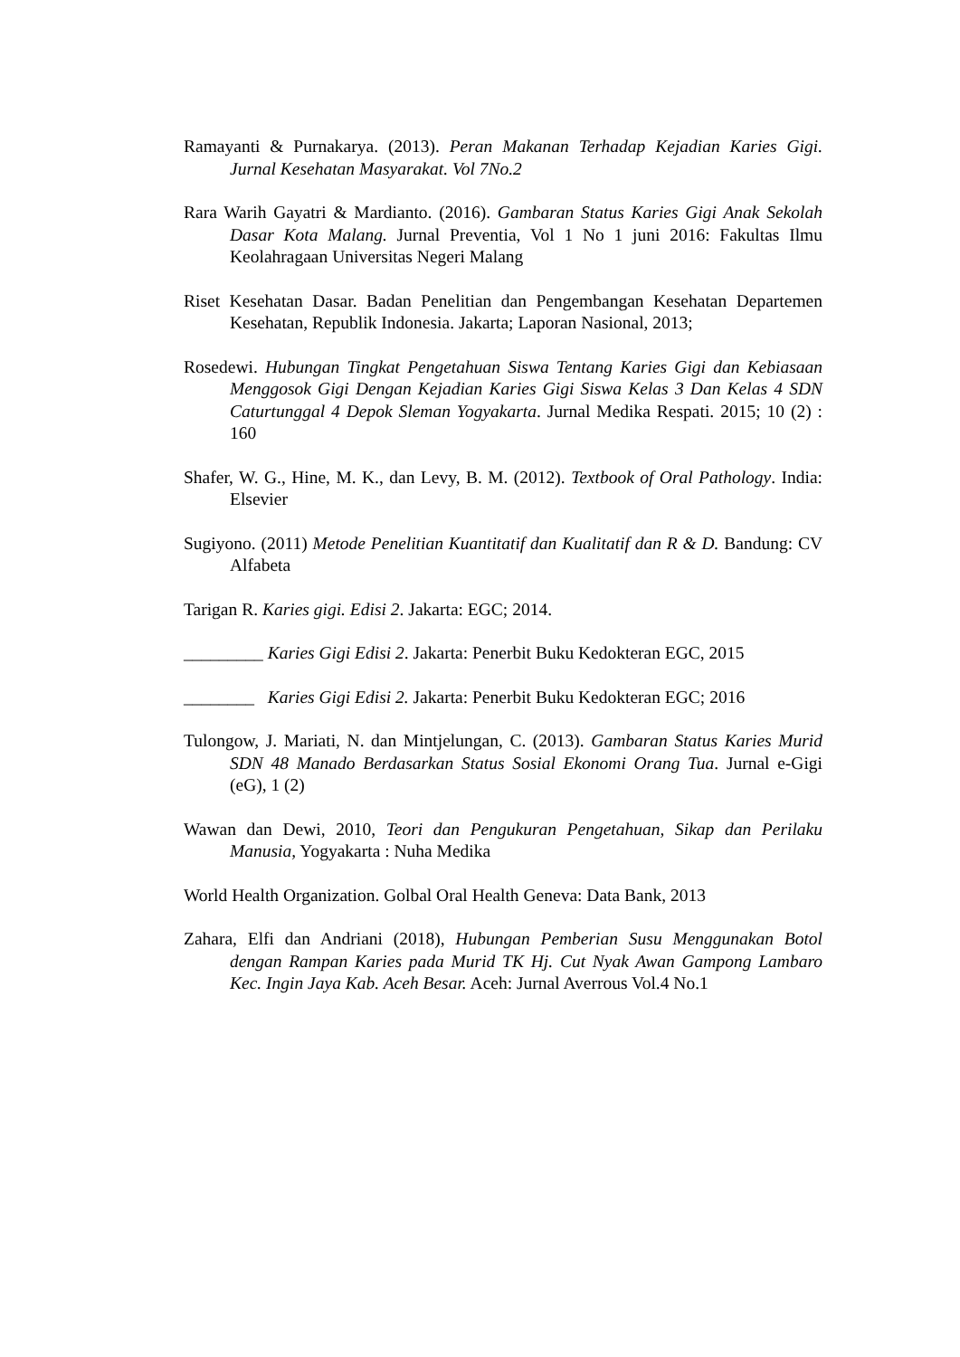Ramayanti & Purnakarya. (2013). Peran Makanan Terhadap Kejadian Karies Gigi. Jurnal Kesehatan Masyarakat. Vol 7No.2
Rara Warih Gayatri & Mardianto. (2016). Gambaran Status Karies Gigi Anak Sekolah Dasar Kota Malang. Jurnal Preventia, Vol 1 No 1 juni 2016: Fakultas Ilmu Keolahragaan Universitas Negeri Malang
Riset Kesehatan Dasar. Badan Penelitian dan Pengembangan Kesehatan Departemen Kesehatan, Republik Indonesia. Jakarta; Laporan Nasional, 2013;
Rosedewi. Hubungan Tingkat Pengetahuan Siswa Tentang Karies Gigi dan Kebiasaan Menggosok Gigi Dengan Kejadian Karies Gigi Siswa Kelas 3 Dan Kelas 4 SDN Caturtunggal 4 Depok Sleman Yogyakarta. Jurnal Medika Respati. 2015; 10 (2) : 160
Shafer, W. G., Hine, M. K., dan Levy, B. M. (2012). Textbook of Oral Pathology. India: Elsevier
Sugiyono. (2011) Metode Penelitian Kuantitatif dan Kualitatif dan R & D. Bandung: CV Alfabeta
Tarigan R. Karies gigi. Edisi 2. Jakarta: EGC; 2014.
_________ Karies Gigi Edisi 2. Jakarta: Penerbit Buku Kedokteran EGC, 2015
________ Karies Gigi Edisi 2. Jakarta: Penerbit Buku Kedokteran EGC; 2016
Tulongow, J. Mariati, N. dan Mintjelungan, C. (2013). Gambaran Status Karies Murid SDN 48 Manado Berdasarkan Status Sosial Ekonomi Orang Tua. Jurnal e-Gigi (eG), 1 (2)
Wawan dan Dewi, 2010, Teori dan Pengukuran Pengetahuan, Sikap dan Perilaku Manusia, Yogyakarta : Nuha Medika
World Health Organization. Golbal Oral Health Geneva: Data Bank, 2013
Zahara, Elfi dan Andriani (2018), Hubungan Pemberian Susu Menggunakan Botol dengan Rampan Karies pada Murid TK Hj. Cut Nyak Awan Gampong Lambaro Kec. Ingin Jaya Kab. Aceh Besar. Aceh: Jurnal Averrous Vol.4 No.1